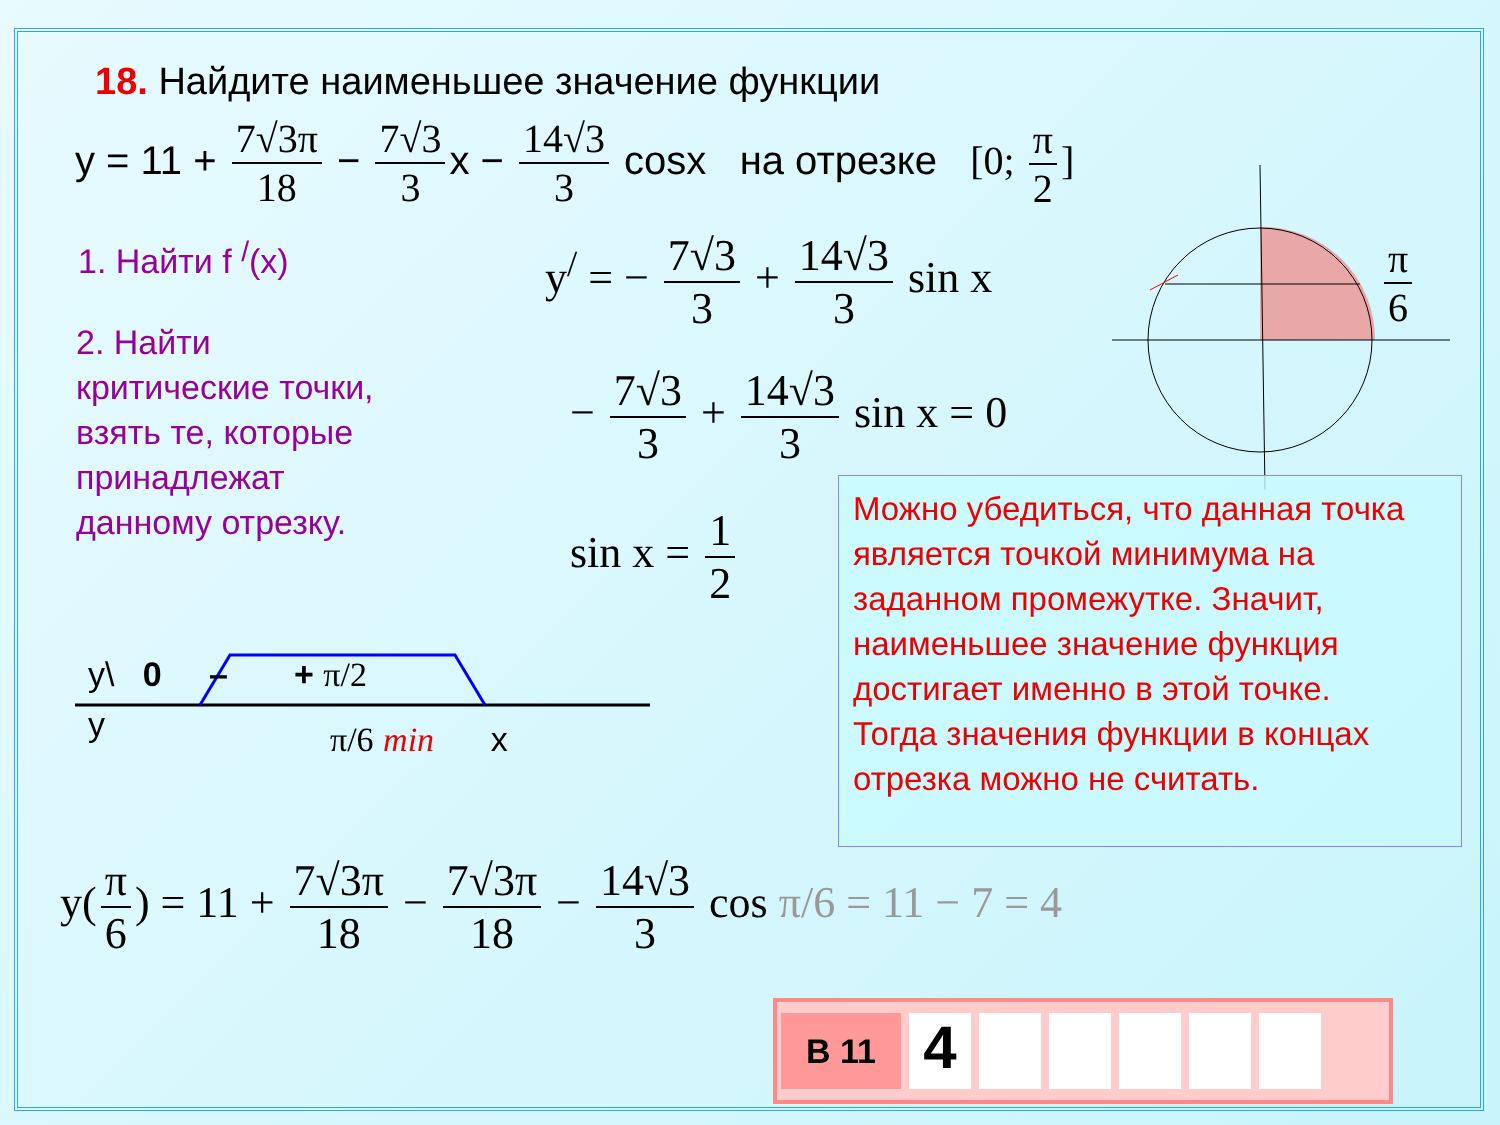18. Найдите наименьшее значение функции
y = 11 + 7√3π 18 − 7√3 3 x − 14√3 3 cosx на отрезке [0; π 2]
1. Найти f <sup>/</sup>(x)
2. Найти
критические точки,
взять те, которые
принадлежат
данному отрезку.
y<sup>/</sup> = − 7√3 3 + 14√3 3 sin x
− 7√3 3 + 14√3 3 sin x = 0
sin x = 1 2
π 6
Можно убедиться, что данная точка является точкой минимума на заданном промежутке. Значит, наименьшее значение функция достигает именно в этой точке.
Тогда значения функции в концах отрезка можно не считать.
y\ 0 – + π/2
y π/6 min x
y(π 6) = 11 + 7√3π 18 − 7√3π 18 − 14√3 3 cos π/6 = 11 − 7 = 4
В 11
4